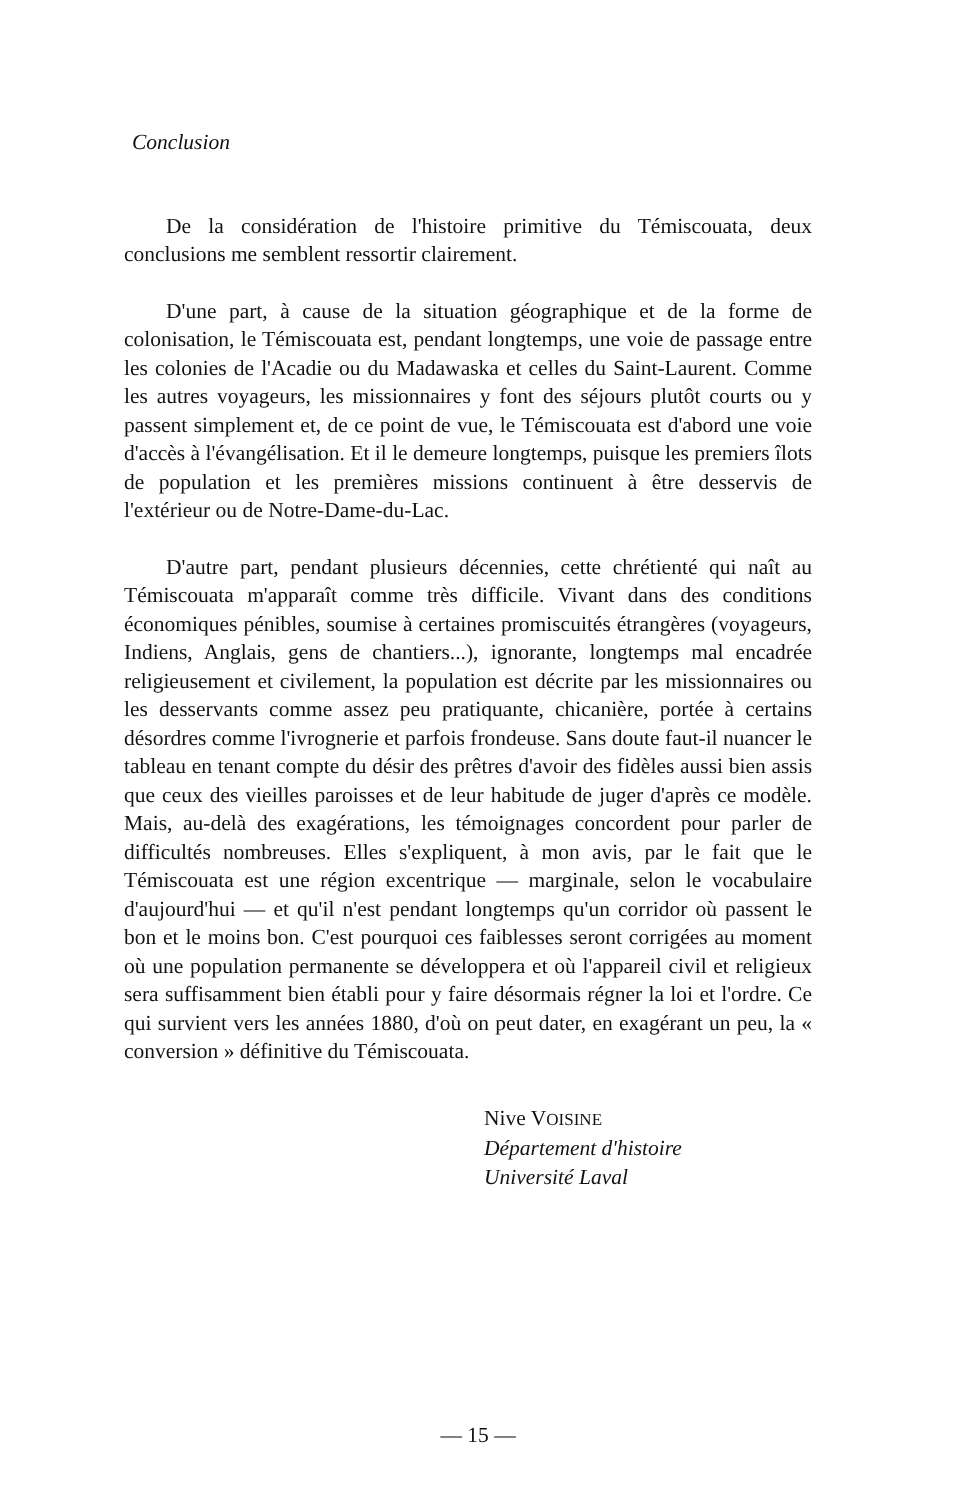Conclusion
De la considération de l'histoire primitive du Témiscouata, deux conclusions me semblent ressortir clairement.
D'une part, à cause de la situation géographique et de la forme de colonisation, le Témiscouata est, pendant longtemps, une voie de passage entre les colonies de l'Acadie ou du Madawaska et celles du Saint-Laurent. Comme les autres voyageurs, les missionnaires y font des séjours plutôt courts ou y passent simplement et, de ce point de vue, le Témiscouata est d'abord une voie d'accès à l'évangélisation. Et il le demeure longtemps, puisque les premiers îlots de population et les premières missions continuent à être desservis de l'extérieur ou de Notre-Dame-du-Lac.
D'autre part, pendant plusieurs décennies, cette chrétienté qui naît au Témiscouata m'apparaît comme très difficile. Vivant dans des conditions économiques pénibles, soumise à certaines promiscuités étrangères (voyageurs, Indiens, Anglais, gens de chantiers...), ignorante, longtemps mal encadrée religieusement et civilement, la population est décrite par les missionnaires ou les desservants comme assez peu pratiquante, chicanière, portée à certains désordres comme l'ivrognerie et parfois frondeuse. Sans doute faut-il nuancer le tableau en tenant compte du désir des prêtres d'avoir des fidèles aussi bien assis que ceux des vieilles paroisses et de leur habitude de juger d'après ce modèle. Mais, au-delà des exagérations, les témoignages concordent pour parler de difficultés nombreuses. Elles s'expliquent, à mon avis, par le fait que le Témiscouata est une région excentrique — marginale, selon le vocabulaire d'aujourd'hui — et qu'il n'est pendant longtemps qu'un corridor où passent le bon et le moins bon. C'est pourquoi ces faiblesses seront corrigées au moment où une population permanente se développera et où l'appareil civil et religieux sera suffisamment bien établi pour y faire désormais régner la loi et l'ordre. Ce qui survient vers les années 1880, d'où on peut dater, en exagérant un peu, la « conversion » définitive du Témiscouata.
Nive VOISINE
Département d'histoire
Université Laval
— 15 —